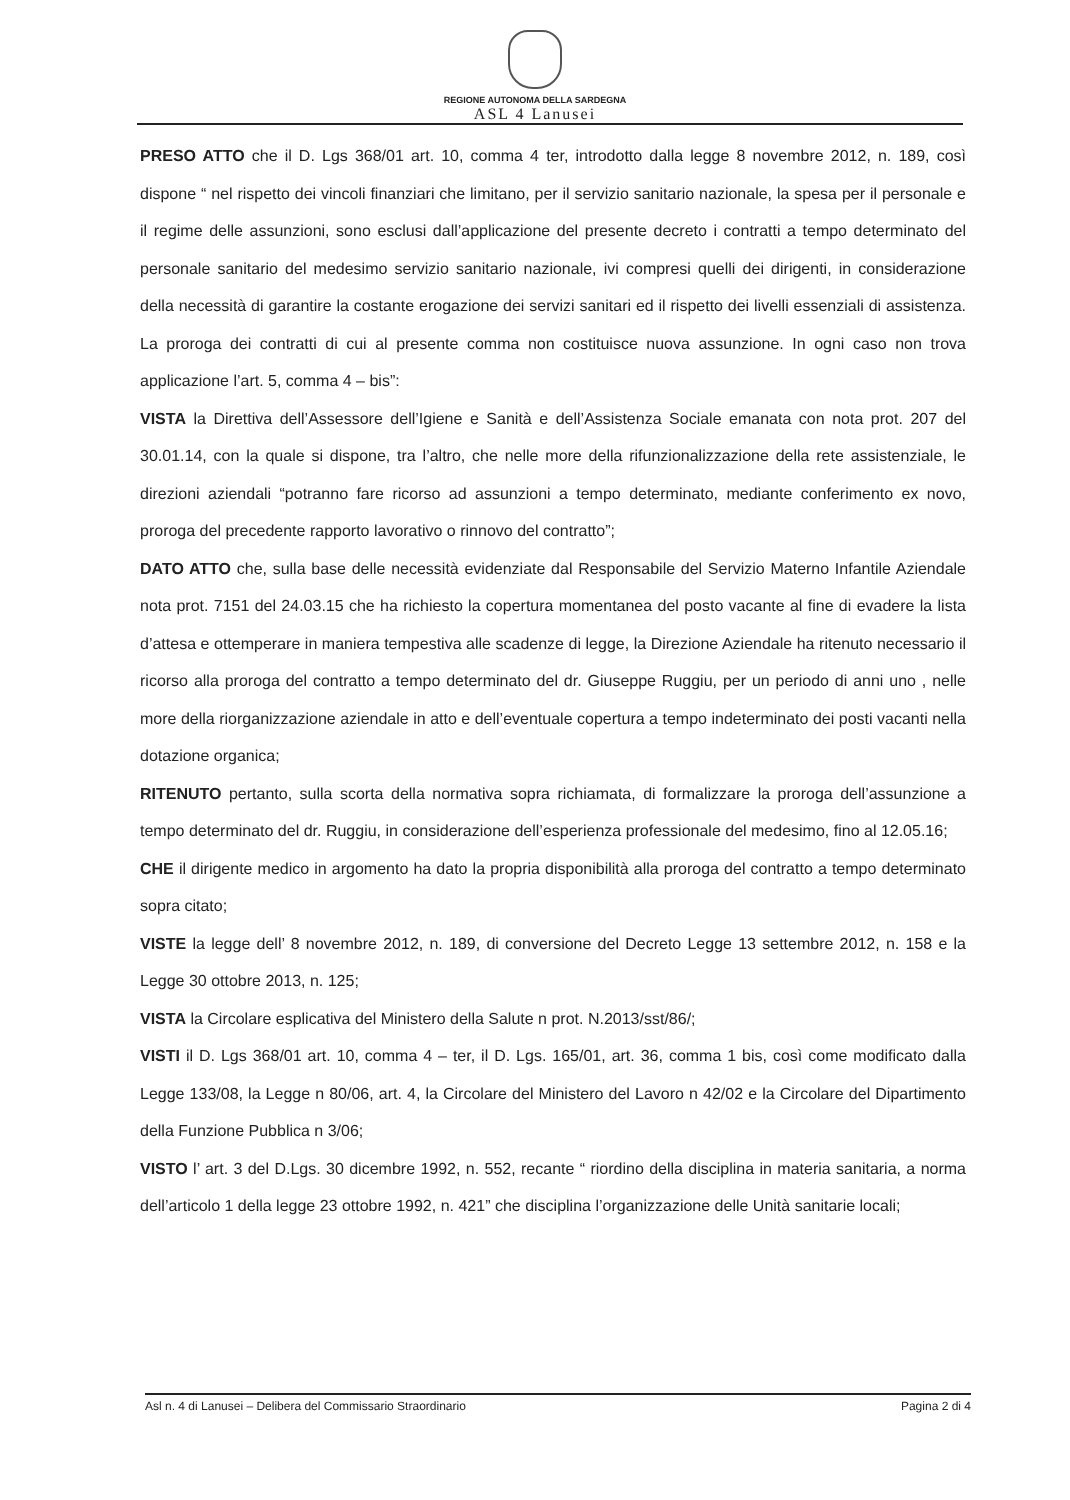REGIONE AUTONOMA DELLA SARDEGNA
ASL 4 Lanusei
PRESO ATTO che il D. Lgs 368/01 art. 10, comma 4 ter, introdotto dalla legge 8 novembre 2012, n. 189, così dispone “ nel rispetto dei vincoli finanziari che limitano, per il servizio sanitario nazionale, la spesa per il personale e il regime delle assunzioni, sono esclusi dall’applicazione del presente decreto i contratti a tempo determinato del personale sanitario del medesimo servizio sanitario nazionale, ivi compresi quelli dei dirigenti, in considerazione della necessità di garantire la costante erogazione dei servizi sanitari ed il rispetto dei livelli essenziali di assistenza. La proroga dei contratti di cui al presente comma non costituisce nuova assunzione. In ogni caso non trova applicazione l’art. 5, comma 4 – bis”:
VISTA la Direttiva dell’Assessore dell’Igiene e Sanità e dell’Assistenza Sociale emanata con nota prot. 207 del 30.01.14, con la quale si dispone, tra l’altro, che nelle more della rifunzionalizzazione della rete assistenziale, le direzioni aziendali “potranno fare ricorso ad assunzioni a tempo determinato, mediante conferimento ex novo, proroga del precedente rapporto lavorativo o rinnovo del contratto”;
DATO ATTO che, sulla base delle necessità evidenziate dal Responsabile del Servizio Materno Infantile Aziendale nota prot. 7151 del 24.03.15 che ha richiesto la copertura momentanea del posto vacante al fine di evadere la lista d’attesa e ottemperare in maniera tempestiva alle scadenze di legge, la Direzione Aziendale ha ritenuto necessario il ricorso alla proroga del contratto a tempo determinato del dr. Giuseppe Ruggiu, per un periodo di anni uno , nelle more della riorganizzazione aziendale in atto e dell’eventuale copertura a tempo indeterminato dei posti vacanti nella dotazione organica;
RITENUTO pertanto, sulla scorta della normativa sopra richiamata, di formalizzare la proroga dell’assunzione a tempo determinato del dr. Ruggiu, in considerazione dell’esperienza professionale del medesimo, fino al 12.05.16;
CHE il dirigente medico in argomento ha dato la propria disponibilità alla proroga del contratto a tempo determinato sopra citato;
VISTE la legge dell’ 8 novembre 2012, n. 189, di conversione del Decreto Legge 13 settembre 2012, n. 158 e la Legge 30 ottobre 2013, n. 125;
VISTA la Circolare esplicativa del Ministero della Salute n prot. N.2013/sst/86/;
VISTI il D. Lgs 368/01 art. 10, comma 4 – ter, il D. Lgs. 165/01, art. 36, comma 1 bis, così come modificato dalla Legge 133/08, la Legge n 80/06, art. 4, la Circolare del Ministero del Lavoro n 42/02 e la Circolare del Dipartimento della Funzione Pubblica n 3/06;
VISTO l’ art. 3 del D.Lgs. 30 dicembre 1992, n. 552, recante “ riordino della disciplina in materia sanitaria, a norma dell’articolo 1 della legge 23 ottobre 1992, n. 421” che disciplina l’organizzazione delle Unità sanitarie locali;
Asl n. 4 di Lanusei – Delibera del Commissario Straordinario Pagina 2 di 4